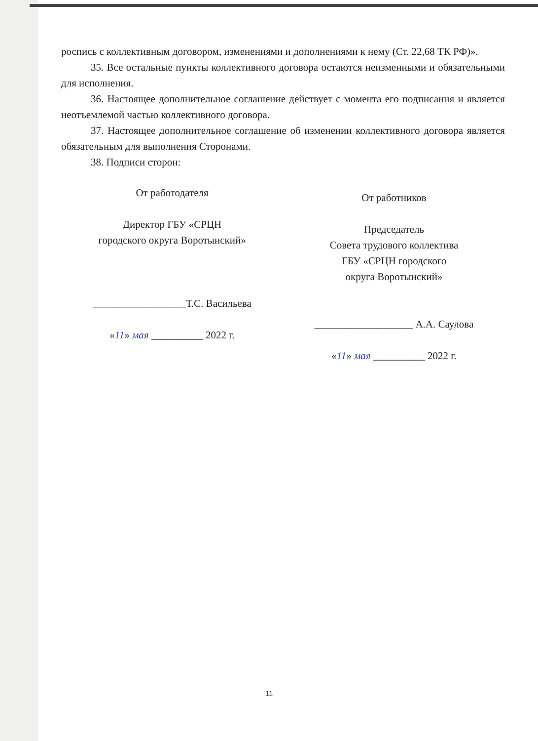роспись с коллективным договором, изменениями и дополнениями к нему (Ст. 22,68 ТК РФ)».
35. Все остальные пункты коллективного договора остаются неизменными и обязательными для исполнения.
36. Настоящее дополнительное соглашение действует с момента его подписания и является неотъемлемой частью коллективного договора.
37. Настоящее дополнительное соглашение об изменении коллективного договора является обязательным для выполнения Сторонами.
38. Подписи сторон:
От работодателя
Директор ГБУ «СРЦН
городского округа Воротынский»
__________________Т.С. Васильева
«11» мая __________ 2022 г.
От работников
Председатель
Совета трудового коллектива
ГБУ «СРЦН городского
округа Воротынский»
___________________ А.А. Саулова
«11» мая __________ 2022 г.
11